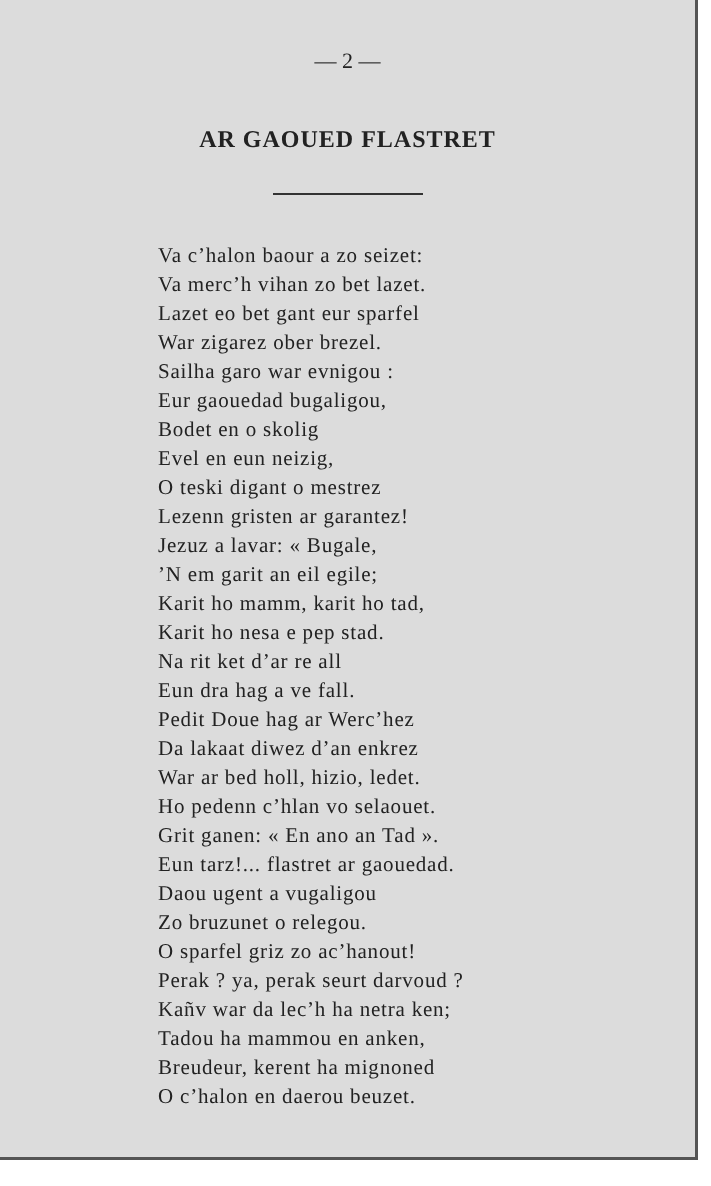— 2 —
AR GAOUED FLASTRET
Va c’halon baour a zo seizet:
Va merc’h vihan zo bet lazet.
Lazet eo bet gant eur sparfel
War zigarez ober brezel.
Sailha garo war evnigou :
Eur gaouedad bugaligou,
Bodet en o skolig
Evel en eun neizig,
O teski digant o mestrez
Lezenn gristen ar garantez!
Jezuz a lavar: « Bugale,
’N em garit an eil egile;
Karit ho mamm, karit ho tad,
Karit ho nesa e pep stad.
Na rit ket d’ar re all
Eun dra hag a ve fall.
Pedit Doue hag ar Werc’hez
Da lakaat diwez d’an enkrez
War ar bed holl, hizio, ledet.
Ho pedenn c’hlan vo selaouet.
Grit ganen: « En ano an Tad ».
Eun tarz!... flastret ar gaouedad.
Daou ugent a vugaligou
Zo bruzunet o relegou.
O sparfel griz zo ac’hanout!
Perak ? ya, perak seurt darvoud ?
Kañv war da lec’h ha netra ken;
Tadou ha mammou en anken,
Breudeur, kerent ha mignoned
O c’halon en daerou beuzet.